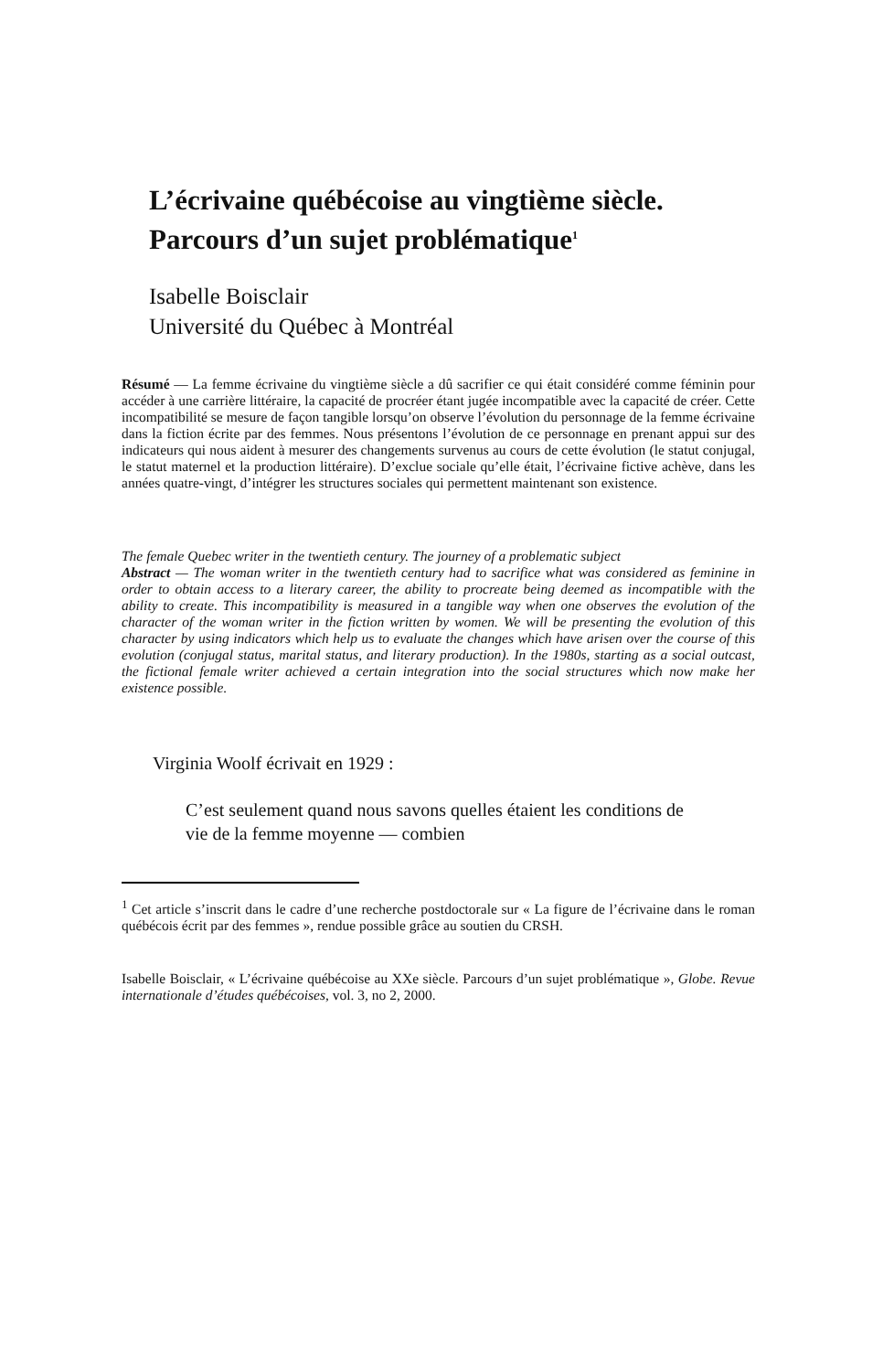L’écrivaine québécoise au vingtième siècle.
Parcours d’un sujet problématique<sup>1</sup>
Isabelle Boisclair
Université du Québec à Montréal
Résumé — La femme écrivaine du vingtième siècle a dû sacrifier ce qui était considéré comme féminin pour accéder à une carrière littéraire, la capacité de procréer étant jugée incompatible avec la capacité de créer. Cette incompatibilité se mesure de façon tangible lorsqu’on observe l’évolution du personnage de la femme écrivaine dans la fiction écrite par des femmes. Nous présentons l’évolution de ce personnage en prenant appui sur des indicateurs qui nous aident à mesurer des changements survenus au cours de cette évolution (le statut conjugal, le statut maternel et la production littéraire). D’exclue sociale qu’elle était, l’écrivaine fictive achève, dans les années quatre-vingt, d’intégrer les structures sociales qui permettent maintenant son existence.
The female Quebec writer in the twentieth century. The journey of a problematic subject
Abstract — The woman writer in the twentieth century had to sacrifice what was considered as feminine in order to obtain access to a literary career, the ability to procreate being deemed as incompatible with the ability to create. This incompatibility is measured in a tangible way when one observes the evolution of the character of the woman writer in the fiction written by women. We will be presenting the evolution of this character by using indicators which help us to evaluate the changes which have arisen over the course of this evolution (conjugal status, marital status, and literary production). In the 1980s, starting as a social outcast, the fictional female writer achieved a certain integration into the social structures which now make her existence possible.
Virginia Woolf écrivait en 1929 :
C’est seulement quand nous savons quelles étaient les conditions de vie de la femme moyenne — combien
<sup>1</sup> Cet article s’inscrit dans le cadre d’une recherche postdoctorale sur « La figure de l’écrivaine dans le roman québécois écrit par des femmes », rendue possible grâce au soutien du CRSH.
Isabelle Boisclair, « L’écrivaine québécoise au XXe siècle. Parcours d’un sujet problématique », Globe. Revue internationale d’études québécoises, vol. 3, no 2, 2000.